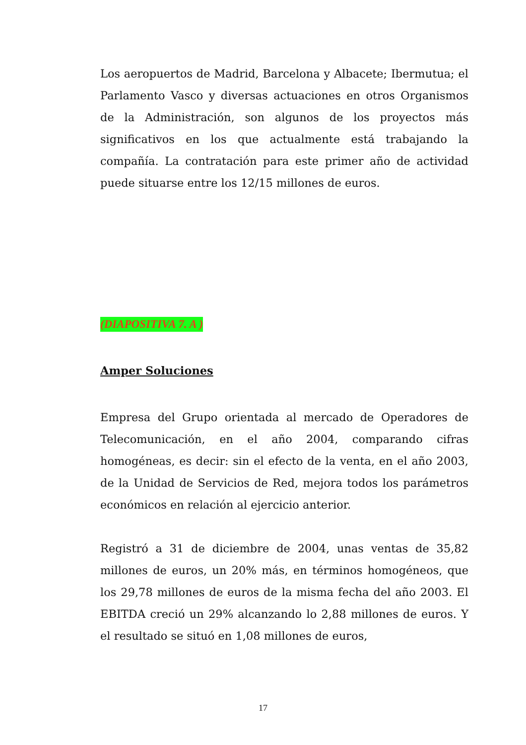Los aeropuertos de Madrid, Barcelona y Albacete; Ibermutua; el Parlamento Vasco y diversas actuaciones en otros Organismos de la Administración, son algunos de los proyectos más significativos en los que actualmente está trabajando la compañía. La contratación para este primer año de actividad puede situarse entre los 12/15 millones de euros.
(DIAPOSITIVA 7. A )
Amper Soluciones
Empresa del Grupo orientada al mercado de Operadores de Telecomunicación, en el año 2004, comparando cifras homogéneas, es decir: sin el efecto de la venta, en el año 2003, de la Unidad de Servicios de Red, mejora todos los parámetros económicos en relación al ejercicio anterior.
Registró a 31 de diciembre de 2004, unas ventas de 35,82 millones de euros, un 20% más, en términos homogéneos, que los 29,78 millones de euros de la misma fecha del año 2003. El EBITDA creció un 29% alcanzando lo 2,88 millones de euros. Y el resultado se situó en 1,08 millones de euros,
17